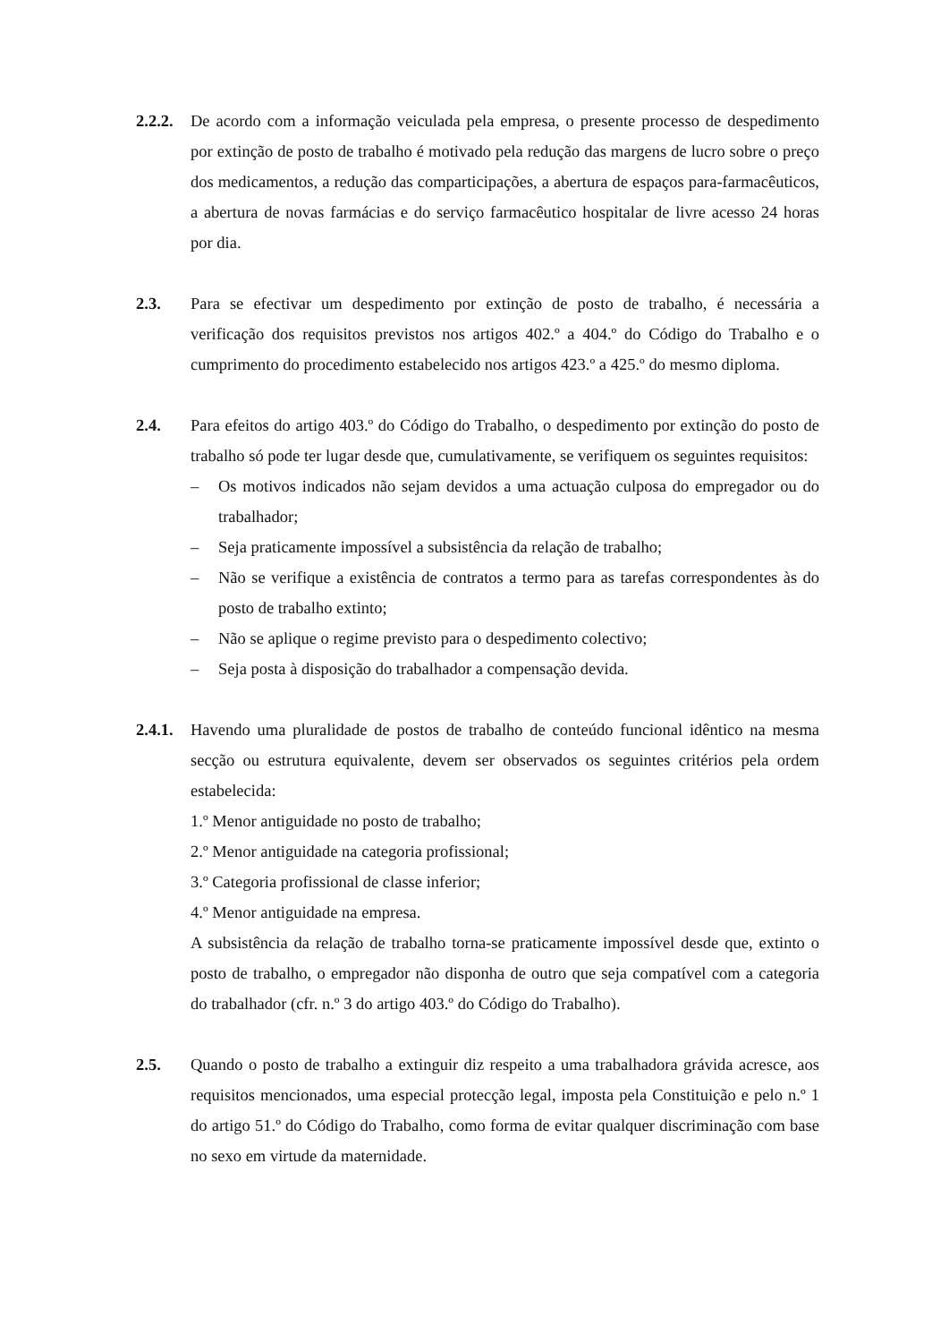2.2.2.
De acordo com a informação veiculada pela empresa, o presente processo de despedimento por extinção de posto de trabalho é motivado pela redução das margens de lucro sobre o preço dos medicamentos, a redução das comparticipações, a abertura de espaços para-farmacêuticos, a abertura de novas farmácias e do serviço farmacêutico hospitalar de livre acesso 24 horas por dia.
2.3. Para se efectivar um despedimento por extinção de posto de trabalho, é necessária a verificação dos requisitos previstos nos artigos 402.º a 404.º do Código do Trabalho e o cumprimento do procedimento estabelecido nos artigos 423.º a 425.º do mesmo diploma.
2.4. Para efeitos do artigo 403.º do Código do Trabalho, o despedimento por extinção do posto de trabalho só pode ter lugar desde que, cumulativamente, se verifiquem os seguintes requisitos:
– Os motivos indicados não sejam devidos a uma actuação culposa do empregador ou do trabalhador;
– Seja praticamente impossível a subsistência da relação de trabalho;
– Não se verifique a existência de contratos a termo para as tarefas correspondentes às do posto de trabalho extinto;
– Não se aplique o regime previsto para o despedimento colectivo;
– Seja posta à disposição do trabalhador a compensação devida.
2.4.1.
Havendo uma pluralidade de postos de trabalho de conteúdo funcional idêntico na mesma secção ou estrutura equivalente, devem ser observados os seguintes critérios pela ordem estabelecida:
1.º Menor antiguidade no posto de trabalho;
2.º Menor antiguidade na categoria profissional;
3.º Categoria profissional de classe inferior;
4.º Menor antiguidade na empresa.
A subsistência da relação de trabalho torna-se praticamente impossível desde que, extinto o posto de trabalho, o empregador não disponha de outro que seja compatível com a categoria do trabalhador (cfr. n.º 3 do artigo 403.º do Código do Trabalho).
2.5. Quando o posto de trabalho a extinguir diz respeito a uma trabalhadora grávida acresce, aos requisitos mencionados, uma especial protecção legal, imposta pela Constituição e pelo n.º 1 do artigo 51.º do Código do Trabalho, como forma de evitar qualquer discriminação com base no sexo em virtude da maternidade.